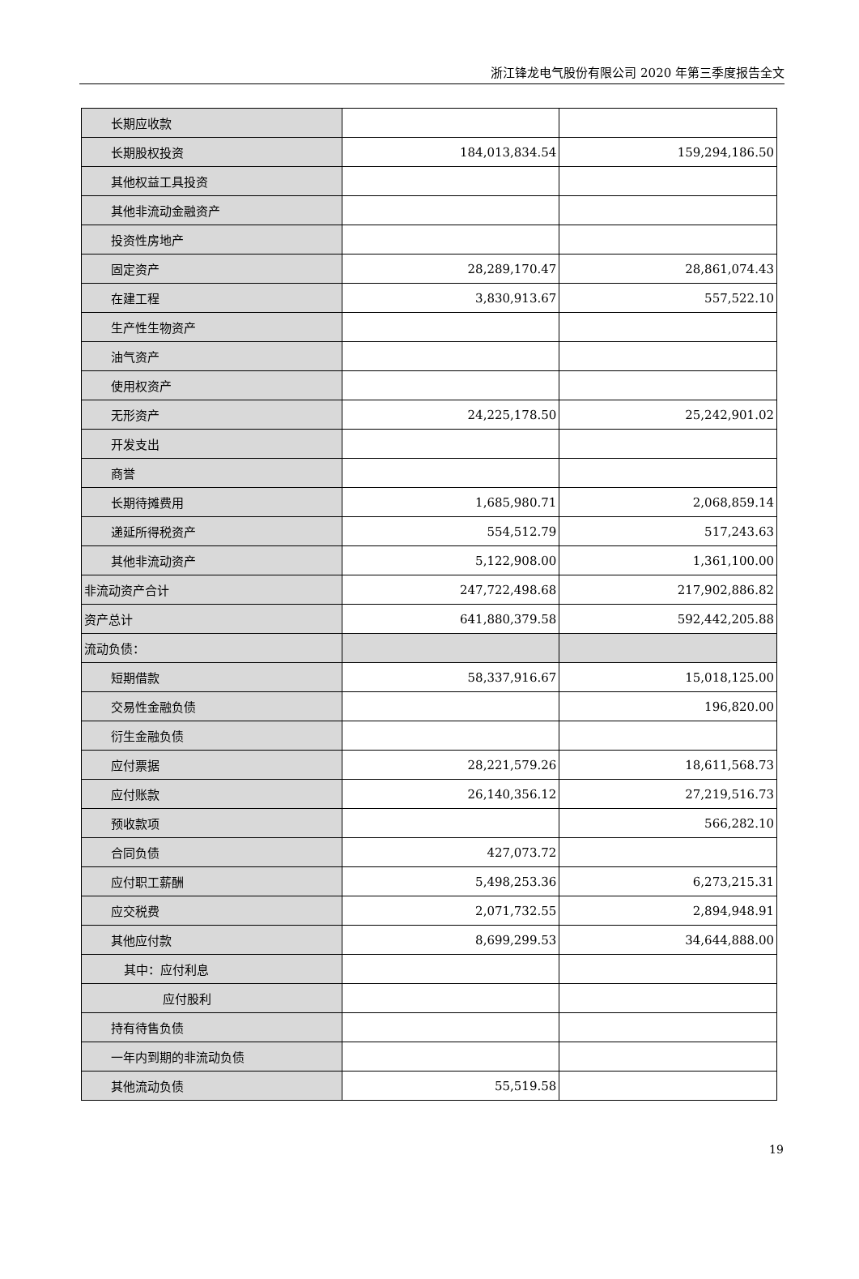浙江锋龙电气股份有限公司 2020 年第三季度报告全文
| 长期应收款 | | |
| 长期股权投资 | 184,013,834.54 | 159,294,186.50 |
| 其他权益工具投资 | | |
| 其他非流动金融资产 | | |
| 投资性房地产 | | |
| 固定资产 | 28,289,170.47 | 28,861,074.43 |
| 在建工程 | 3,830,913.67 | 557,522.10 |
| 生产性生物资产 | | |
| 油气资产 | | |
| 使用权资产 | | |
| 无形资产 | 24,225,178.50 | 25,242,901.02 |
| 开发支出 | | |
| 商誉 | | |
| 长期待摊费用 | 1,685,980.71 | 2,068,859.14 |
| 递延所得税资产 | 554,512.79 | 517,243.63 |
| 其他非流动资产 | 5,122,908.00 | 1,361,100.00 |
| 非流动资产合计 | 247,722,498.68 | 217,902,886.82 |
| 资产总计 | 641,880,379.58 | 592,442,205.88 |
| 流动负债： | | |
| 短期借款 | 58,337,916.67 | 15,018,125.00 |
| 交易性金融负债 | | 196,820.00 |
| 衍生金融负债 | | |
| 应付票据 | 28,221,579.26 | 18,611,568.73 |
| 应付账款 | 26,140,356.12 | 27,219,516.73 |
| 预收款项 | | 566,282.10 |
| 合同负债 | 427,073.72 | |
| 应付职工薪酬 | 5,498,253.36 | 6,273,215.31 |
| 应交税费 | 2,071,732.55 | 2,894,948.91 |
| 其他应付款 | 8,699,299.53 | 34,644,888.00 |
| 其中：应付利息 | | |
| 应付股利 | | |
| 持有待售负债 | | |
| 一年内到期的非流动负债 | | |
| 其他流动负债 | 55,519.58 | |
19